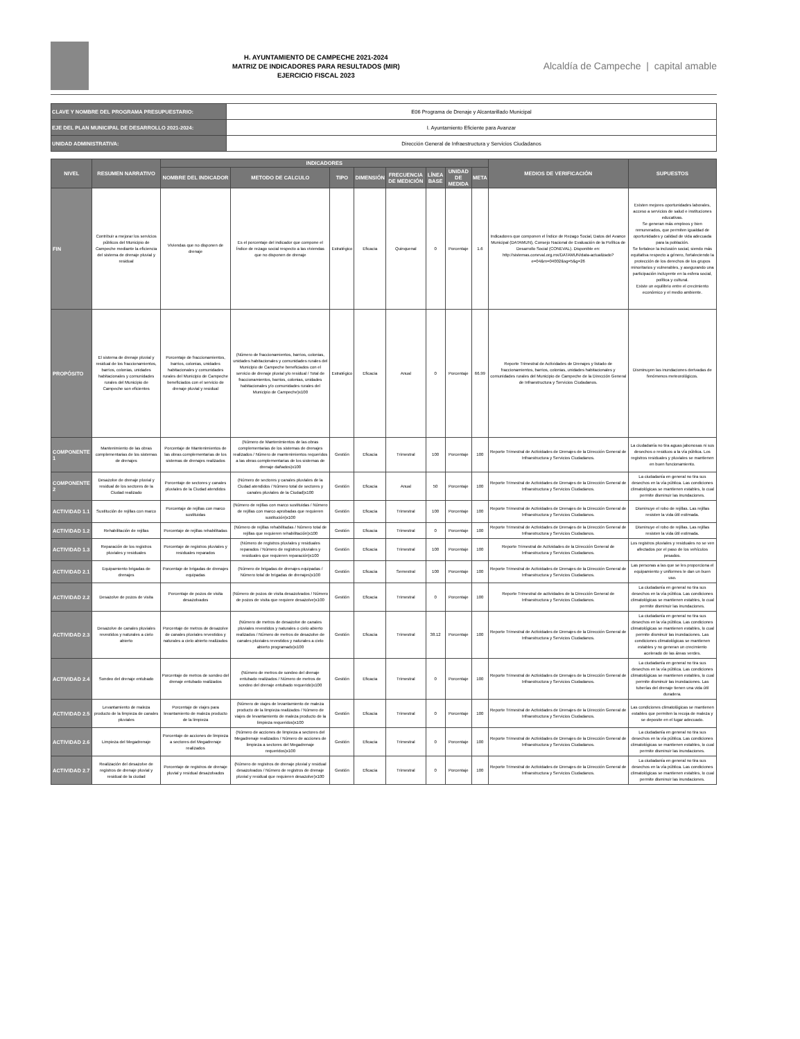H. AYUNTAMIENTO DE CAMPECHE 2021-2024
MATRIZ DE INDICADORES PARA RESULTADOS (MIR)
EJERCICIO FISCAL 2023
Alcaldía de Campeche | capital amable
| CLAVE Y NOMBRE DEL PROGRAMA PRESUPUESTARIO: | E06 Programa de Drenaje y Alcantarillado Municipal |
| EJE DEL PLAN MUNICIPAL DE DESARROLLO 2021-2024: | I. Ayuntamiento Eficiente para Avanzar |
| UNIDAD ADMINISTRATIVA: | Dirección General de Infraestructura y Servicios Ciudadanos |
| NIVEL | RESUMEN NARRATIVO | INDICADORES | | | | | | | | MEDIOS DE VERIFICACIÓN | SUPUESTOS |
| --- | --- | --- | --- | --- | --- | --- | --- | --- | --- | --- | --- |
| | | NOMBRE DEL INDICADOR | METODO DE CALCULO | TIPO | DIMENSIÓN | FRECUENCIA DE MEDICIÓN | LÍNEA BASE | UNIDAD DE MEDIDA | META | | |
| FIN | Contribuir a mejorar los servicios públicos del Municipio de Campeche mediante la eficiencia del sistema de drenaje pluvial y residual | Viviendas que no disponen de drenaje | Es el porcentaje del indicador que compone el Índice de rezago social respecto a las viviendas que no disponen de drenaje | Estratégico | Eficacia | Quinquenal | 0 | Porcentaje | 1.6 | Indicadores que componen el Índice de Rezago Social, Datos del Avance Municipal (DATAMUN), Consejo Nacional de Evaluación de la Política de Desarrollo Social (CONEVAL). Disponible en: http://sistemas.coneval.org.mx/DATAMUN/data-actualizado?e=04&m=04002&sg=5&g=26 | Existen mejores oportunidades laborales, acceso a servicios de salud e instituciones educativas. Se generan más empleos y bien remunerados, que permiten igualdad de oportunidades y calidad de vida adecuada para la población. Se fortalece la inclusión social, siendo más equitativa respecto a género, fortaleciendo la protección de los derechos de los grupos minoritarios y vulnerables, y asegurando una participación incluyente en la esfera social, política y cultural. Existe un equilibrio entre el crecimiento económico y el medio ambiente. |
| PROPÓSITO | El sistema de drenaje pluvial y residual de los fraccionamientos, barrios, colonias, unidades habitacionales y comunidades rurales del Municipio de Campeche son eficientes | Porcentaje de fraccionamientos, barrios, colonias, unidades habitacionales y comunidades rurales del Municipio de Campeche beneficiados con el servicio de drenaje pluvial y residual | (Número de fraccionamientos, barrios, colonias, unidades habitacionales y comunidades rurales del Municipio de Campeche beneficiados con el servicio de drenaje pluvial y/o residual / Total de fraccionamientos, barrios, colonias, unidades habitacionales y/o comunidades rurales del Municipio de Campeche)x100 | Estratégico | Eficacia | Anual | 0 | Porcentaje | 66.99 | Reporte Trimestral de Actividades de Drenajes y listado de fraccionamientos, barrios, colonias, unidades habitacionales y comunidades rurales del Municipio de Campeche de la Dirección General de Infraestructura y Servicios Ciudadanos. | Disminuyen las inundaciones derivadas de fenómenos meteorológicos. |
| COMPONENTE 1 | Mantenimiento de las obras complementarias de los sistemas de drenajes | Porcentaje de Mantenimientos de las obras complementarias de los sistemas de drenajes realizados | (Número de Mantenimientos de las obras complementarias de los sistemas de drenajes realizados / Número de mantenimientos requeridos a las obras complementarias de los sistemas de drenaje dañados)x100 | Gestión | Eficacia | Trimestral | 100 | Porcentaje | 100 | Reporte Trimestral de Actividades de Drenajes de la Dirección General de Infraestructura y Servicios Ciudadanos. | La ciudadanía no tira aguas jabonosas ni sus desechos o residuos a la vía pública. Los registros residuales y pluviales se mantienen en buen funcionamiento. |
| COMPONENTE 2 | Desazolve de drenaje pluvial y residual de los sectores de la Ciudad realizado | Porcentaje de sectores y canales pluviales de la Ciudad atendidos | (Número de sectores y canales pluviales de la Ciudad atendidos / Número total de sectores y canales pluviales de la Ciudad)x100 | Gestión | Eficacia | Anual | 50 | Porcentaje | 100 | Reporte Trimestral de Actividades de Drenajes de la Dirección General de Infraestructura y Servicios Ciudadanos. | La ciudadanía en general no tira sus desechos en la vía pública. Las condiciones climatológicas se mantienen estables, lo cual permite disminuir las inundaciones. |
| ACTIVIDAD 1.1 | Sustitución de rejillas con marco | Porcentaje de rejillas con marco sustituidas | (Número de rejillas con marco sustituidas / Número de rejillas con marco aprobadas que requieren sustitución)x100 | Gestión | Eficacia | Trimestral | 100 | Porcentaje | 100 | Reporte Trimestral de Actividades de Drenajes de la Dirección General de Infraestructura y Servicios Ciudadanos. | Disminuye el robo de rejillas. Las rejillas resisten la vida útil estimada. |
| ACTIVIDAD 1.2 | Rehabilitación de rejillas | Porcentaje de rejillas rehabilitadas | (Número de rejillas rehabilitadas / Número total de rejillas que requieren rehabilitación)x100 | Gestión | Eficacia | Trimestral | 0 | Porcentaje | 100 | Reporte Trimestral de Actividades de Drenajes de la Dirección General de Infraestructura y Servicios Ciudadanos. | Disminuye el robo de rejillas. Las rejillas resisten la vida útil estimada. |
| ACTIVIDAD 1.3 | Reparación de los registros pluviales y residuales | Porcentaje de registros pluviales y residuales reparados | (Número de registros pluviales y residuales reparados / Número de registros pluviales y residuales que requieren reparación)x100 | Gestión | Eficacia | Trimestral | 100 | Porcentaje | 100 | Reporte Trimestral de Actividades de la Dirección General de Infraestructura y Servicios Ciudadanos. | Los registros pluviales y residuales no se ven afectados por el paso de los vehículos pesados. |
| ACTIVIDAD 2.1 | Equipamiento brigadas de drenajes | Porcentaje de brigadas de drenajes equipadas | (Número de brigadas de drenajes equipadas / Número total de brigadas de drenajes)x100 | Gestión | Eficacia | Semestral | 100 | Porcentaje | 100 | Reporte Trimestral de Actividades de Drenajes de la Dirección General de Infraestructura y Servicios Ciudadanos. | Las personas a las que se les proporciona el equipamiento y uniformes le dan un buen uso. |
| ACTIVIDAD 2.2 | Desazolve de pozos de visita | Porcentaje de pozos de visita desazolvados | (Número de pozos de visita desazolvados / Número de pozos de visita que requiere desazolve)x100 | Gestión | Eficacia | Trimestral | 0 | Porcentaje | 100 | Reporte Trimestral de actividades de la Dirección General de Infraestructura y Servicios Ciudadanos. | La ciudadanía en general no tira sus desechos en la vía pública. Las condiciones climatológicas se mantienen estables, lo cual permite disminuir las inundaciones. |
| ACTIVIDAD 2.3 | Desazolve de canales pluviales revestidos y naturales a cielo abierto | Porcentaje de metros de desazolve de canales pluviales revestidos y naturales a cielo abierto realizados | (Número de metros de desazolve de canales pluviales revestidos y naturales o cielo abierto realizados / Número de metros de desazolve de canales pluviales revestidos y naturales a cielo abierto programado)x100 | Gestión | Eficacia | Trimestral | 38.12 | Porcentaje | 100 | Reporte Trimestral de Actividades de Drenajes de la Dirección General de Infraestructura y Servicios Ciudadanos. | La ciudadanía en general no tira sus desechos en la vía pública. Las condiciones climatológicas se mantienen estables, lo cual permite disminuir las inundaciones. Las condiciones climatológicas se mantienen estables y no generan un crecimiento acelerado de las áreas verdes. |
| ACTIVIDAD 2.4 | Sondeo del drenaje entubado | Porcentaje de metros de sondeo del drenaje entubado realizados | (Número de metros de sondeo del drenaje entubado realizados / Número de metros de sondeo del drenaje entubado requerido)x100 | Gestión | Eficacia | Trimestral | 0 | Porcentaje | 100 | Reporte Trimestral de Actividades de Drenajes de la Dirección General de Infraestructura y Servicios Ciudadanos. | La ciudadanía en general no tira sus desechos en la vía pública. Las condiciones climatológicas se mantienen estables, lo cual permite disminuir las inundaciones. Las tuberías del drenaje tienen una vida útil duradera. |
| ACTIVIDAD 2.5 | Levantamiento de maleza producto de la limpieza de canales pluviales | Porcentaje de viajes para levantamiento de maleza producto de la limpieza | (Número de viajes de levantamiento de maleza producto de la limpieza realizados / Número de viajes de levantamiento de maleza producto de la limpieza requeridos)x100 | Gestión | Eficacia | Trimestral | 0 | Porcentaje | 100 | Reporte Trimestral de Actividades de Drenajes de la Dirección General de Infraestructura y Servicios Ciudadanos. | Las condiciones climatológicas se mantienen estables que permiten la recoja de maleza y se deposite en el lugar adecuado. |
| ACTIVIDAD 2.6 | Limpieza del Megadrenaje | Porcentaje de acciones de limpieza a sectores del Megadrenaje realizados | (Número de acciones de limpieza a sectores del Megadrenaje realizados / Número de acciones de limpieza a sectores del Megadrenaje requeridos)x100 | Gestión | Eficacia | Trimestral | 0 | Porcentaje | 100 | Reporte Trimestral de Actividades de Drenajes de la Dirección General de Infraestructura y Servicios Ciudadanos. | La ciudadanía en general no tira sus desechos en la vía pública. Las condiciones climatológicas se mantienen estables, lo cual permite disminuir las inundaciones. |
| ACTIVIDAD 2.7 | Realización del desazolve de registros de drenaje pluvial y residual de la ciudad | Porcentaje de registros de drenaje pluvial y residual desazolvados | (Número de registros de drenaje pluvial y residual desazolvados / Número de registros de drenaje pluvial y residual que requieren desazolve)x100 | Gestión | Eficacia | Trimestral | 0 | Porcentaje | 100 | Reporte Trimestral de Actividades de Drenajes de la Dirección General de Infraestructura y Servicios Ciudadanos. | La ciudadanía en general no tira sus desechos en la vía pública. Las condiciones climatológicas se mantienen estables, lo cual permite disminuir las inundaciones. |